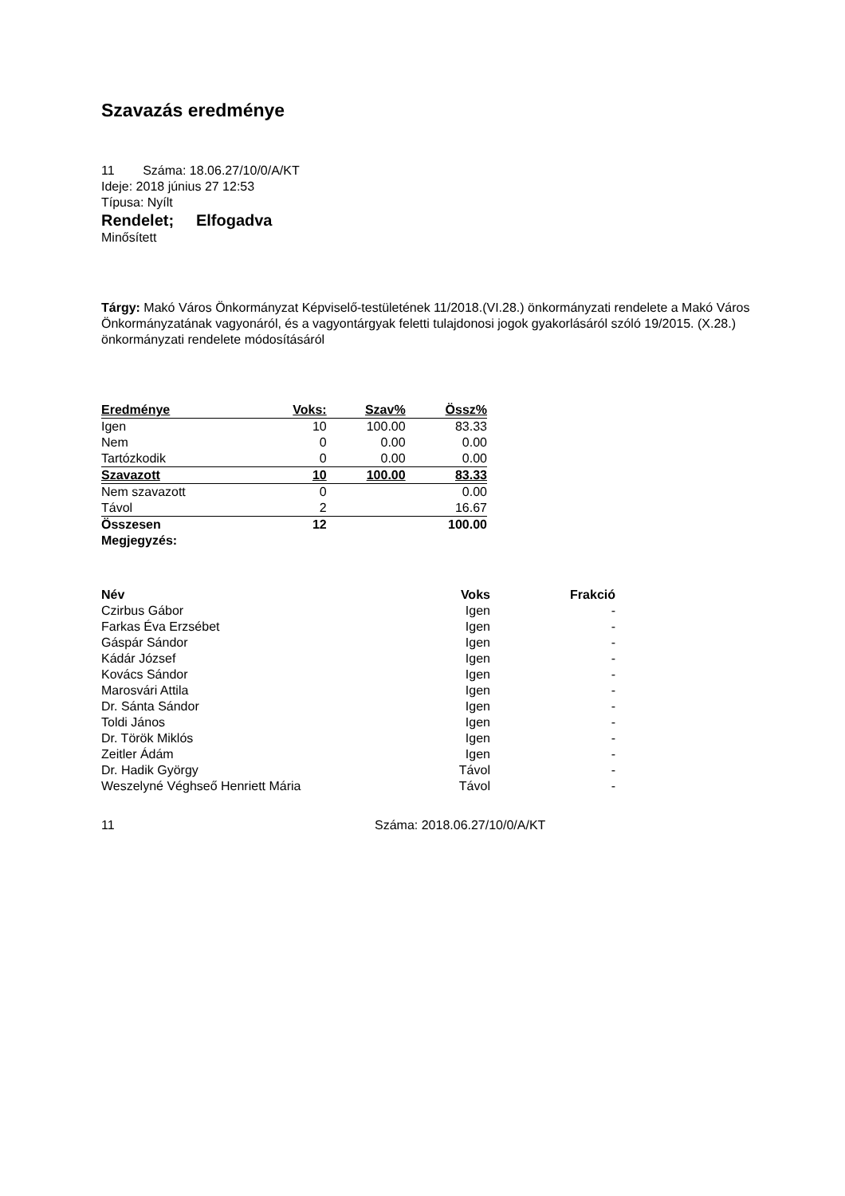Szavazás eredménye
11 Száma: 18.06.27/10/0/A/KT
Ideje: 2018 június 27 12:53
Típusa: Nyílt
Rendelet; Elfogadva
Minősített
Tárgy: Makó Város Önkormányzat Képviselő-testületének 11/2018.(VI.28.) önkormányzati rendelete a Makó Város Önkormányzatának vagyonáról, és a vagyontárgyak feletti tulajdonosi jogok gyakorlásáról szóló 19/2015. (X.28.) önkormányzati rendelete módosításáról
| Eredménye | Voks: | Szav% | Össz% |
| --- | --- | --- | --- |
| Igen | 10 | 100.00 | 83.33 |
| Nem | 0 | 0.00 | 0.00 |
| Tartózkodik | 0 | 0.00 | 0.00 |
| Szavazott | 10 | 100.00 | 83.33 |
| Nem szavazott | 0 | | 0.00 |
| Távol | 2 | | 16.67 |
| Összesen | 12 | | 100.00 |
| Megjegyzés: | | | |
| Név | Voks | Frakció |
| --- | --- | --- |
| Czirbus Gábor | Igen | - |
| Farkas Éva Erzsébet | Igen | - |
| Gáspár Sándor | Igen | - |
| Kádár József | Igen | - |
| Kovács Sándor | Igen | - |
| Marosvári Attila | Igen | - |
| Dr. Sánta Sándor | Igen | - |
| Toldi János | Igen | - |
| Dr. Török Miklós | Igen | - |
| Zeitler Ádám | Igen | - |
| Dr. Hadik György | Távol | - |
| Weszelyné Véghseő Henriett Mária | Távol | - |
11 Száma: 2018.06.27/10/0/A/KT